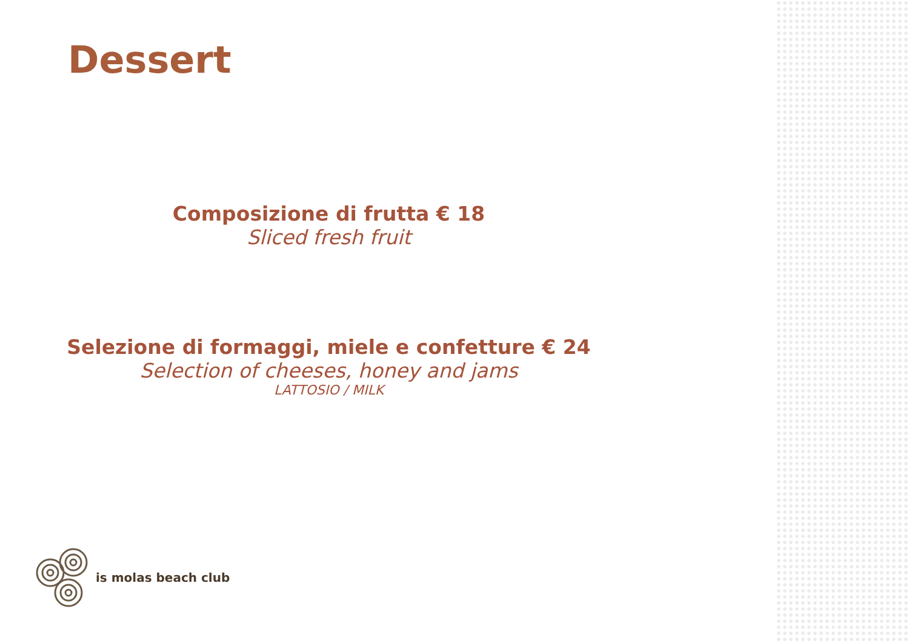Dessert
Composizione di frutta € 18
Sliced fresh fruit
Selezione di formaggi, miele e confetture € 24
Selection of cheeses, honey and jams
LATTOSIO / MILK
is molas beach club